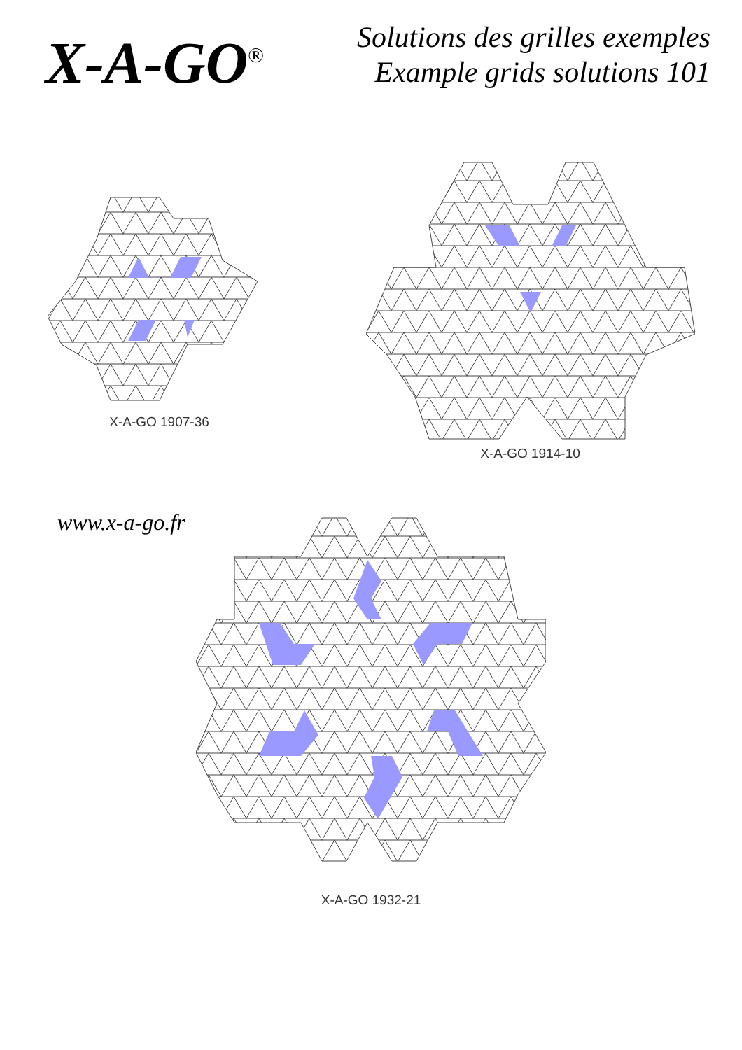X-A-GO<sup>®</sup>
Solutions des grilles exemples
Example grids solutions 101
X-A-GO 1907-36 X-A-GO 1914-10
www.x-a-go.fr
X-A-GO 1932-21